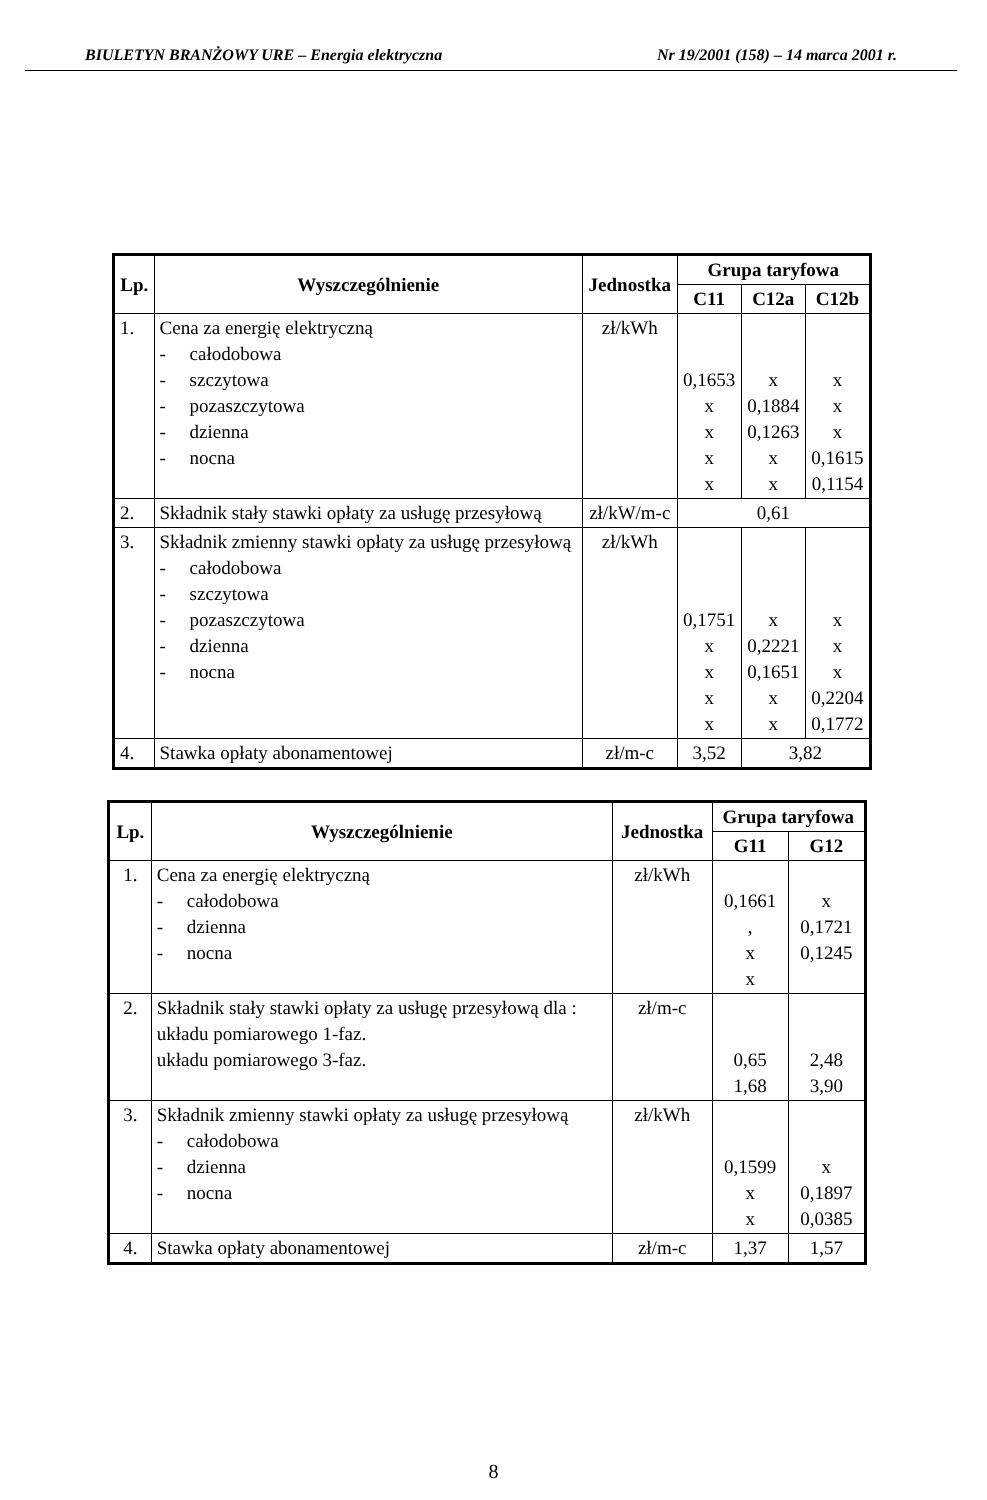BIULETYN BRANŻOWY URE – Energia elektryczna Nr 19/2001 (158) – 14 marca 2001 r.
| Lp. | Wyszczególnienie | Jednostka | Grupa taryfowa | | |
| --- | --- | --- | --- | --- | --- |
| | | | C11 | C12a | C12b |
| 1. | Cena za energię elektryczną - całodobowa - szczytowa - pozaszczytowa - dzienna - nocna | zł/kWh | 0,1653 x x x x | x 0,1884 0,1263 x x | x x x 0,1615 0,1154 |
| 2. | Składnik stały stawki opłaty za usługę przesyłową | zł/kW/m-c | 0,61 | | |
| 3. | Składnik zmienny stawki opłaty za usługę przesyłową - całodobowa - szczytowa - pozaszczytowa - dzienna - nocna | zł/kWh | 0,1751 x x x x | x 0,2221 0,1651 x x | x x x 0,2204 0,1772 |
| 4. | Stawka opłaty abonamentowej | zł/m-c | 3,52 | 3,82 | |
| Lp. | Wyszczególnienie | Jednostka | Grupa taryfowa | |
| --- | --- | --- | --- | --- |
| | | | G11 | G12 |
| 1. | Cena za energię elektryczną - całodobowa - dzienna - nocna | zł/kWh | 0,1661 , x x | x 0,1721 0,1245 |
| 2. | Składnik stały stawki opłaty za usługę przesyłową dla : układu pomiarowego 1-faz. układu pomiarowego 3-faz. | zł/m-c | 0,65 1,68 | 2,48 3,90 |
| 3. | Składnik zmienny stawki opłaty za usługę przesyłową - całodobowa - dzienna - nocna | zł/kWh | 0,1599 x x | x 0,1897 0,0385 |
| 4. | Stawka opłaty abonamentowej | zł/m-c | 1,37 | 1,57 |
8